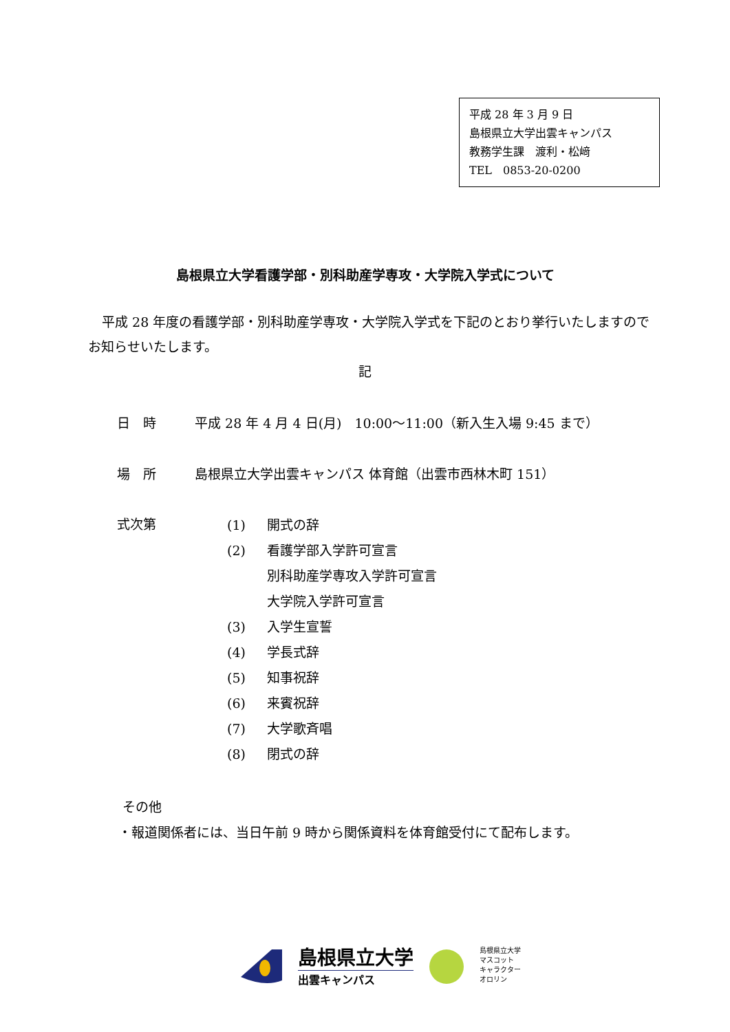平成 28 年 3 月 9 日
島根県立大学出雲キャンパス
教務学生課　渡利・松﨑
TEL　0853-20-0200
島根県立大学看護学部・別科助産学専攻・大学院入学式について
平成 28 年度の看護学部・別科助産学専攻・大学院入学式を下記のとおり挙行いたしますのでお知らせいたします。
記
日　時 平成 28 年 4 月 4 日(月)　10:00～11:00（新入生入場 9:45 まで）
場　所 島根県立大学出雲キャンパス 体育館（出雲市西林木町 151）
式次第
(1) 開式の辞
(2) 看護学部入学許可宣言
別科助産学専攻入学許可宣言
大学院入学許可宣言
(3) 入学生宣誓
(4) 学長式辞
(5) 知事祝辞
(6) 来賓祝辞
(7) 大学歌斉唱
(8) 閉式の辞
その他
・報道関係者には、当日午前 9 時から関係資料を体育館受付にて配布します。
島根県立大学
出雲キャンパス
島根県立大学
マスコット
キャラクター
オロリン